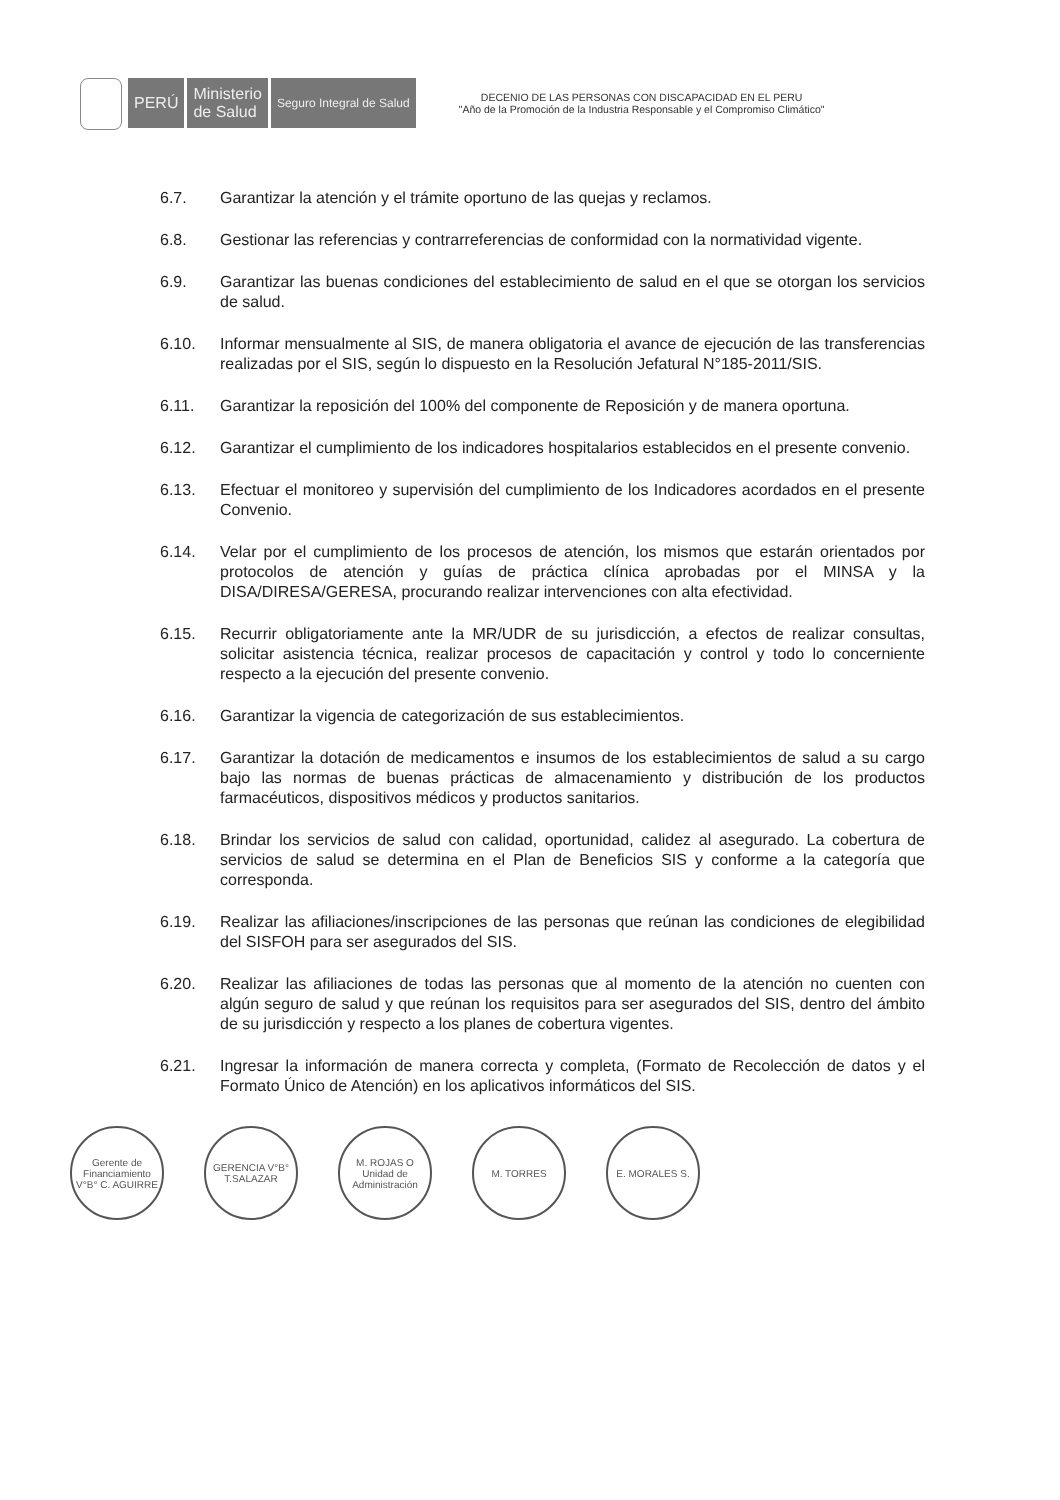PERÚ Ministerio
de Salud
Seguro Integral de Salud
DECENIO DE LAS PERSONAS CON DISCAPACIDAD EN EL PERU
"Año de la Promoción de la Industria Responsable y el Compromiso Climático"
6.7. Garantizar la atención y el trámite oportuno de las quejas y reclamos.
6.8. Gestionar las referencias y contrarreferencias de conformidad con la normatividad vigente.
6.9. Garantizar las buenas condiciones del establecimiento de salud en el que se otorgan los servicios de salud.
6.10. Informar mensualmente al SIS, de manera obligatoria el avance de ejecución de las transferencias realizadas por el SIS, según lo dispuesto en la Resolución Jefatural N°185-2011/SIS.
6.11. Garantizar la reposición del 100% del componente de Reposición y de manera oportuna.
6.12. Garantizar el cumplimiento de los indicadores hospitalarios establecidos en el presente convenio.
6.13. Efectuar el monitoreo y supervisión del cumplimiento de los Indicadores acordados en el presente Convenio.
6.14. Velar por el cumplimiento de los procesos de atención, los mismos que estarán orientados por protocolos de atención y guías de práctica clínica aprobadas por el MINSA y la DISA/DIRESA/GERESA, procurando realizar intervenciones con alta efectividad.
6.15. Recurrir obligatoriamente ante la MR/UDR de su jurisdicción, a efectos de realizar consultas, solicitar asistencia técnica, realizar procesos de capacitación y control y todo lo concerniente respecto a la ejecución del presente convenio.
6.16. Garantizar la vigencia de categorización de sus establecimientos.
6.17. Garantizar la dotación de medicamentos e insumos de los establecimientos de salud a su cargo bajo las normas de buenas prácticas de almacenamiento y distribución de los productos farmacéuticos, dispositivos médicos y productos sanitarios.
6.18. Brindar los servicios de salud con calidad, oportunidad, calidez al asegurado. La cobertura de servicios de salud se determina en el Plan de Beneficios SIS y conforme a la categoría que corresponda.
6.19. Realizar las afiliaciones/inscripciones de las personas que reúnan las condiciones de elegibilidad del SISFOH para ser asegurados del SIS.
6.20. Realizar las afiliaciones de todas las personas que al momento de la atención no cuenten con algún seguro de salud y que reúnan los requisitos para ser asegurados del SIS, dentro del ámbito de su jurisdicción y respecto a los planes de cobertura vigentes.
6.21. Ingresar la información de manera correcta y completa, (Formato de Recolección de datos y el Formato Único de Atención) en los aplicativos informáticos del SIS.
Gerente de Financiamiento V°B° C. AGUIRRE
GERENCIA V°B° T.SALAZAR
M. ROJAS O Unidad de Administración
M. TORRES E. MORALES S.